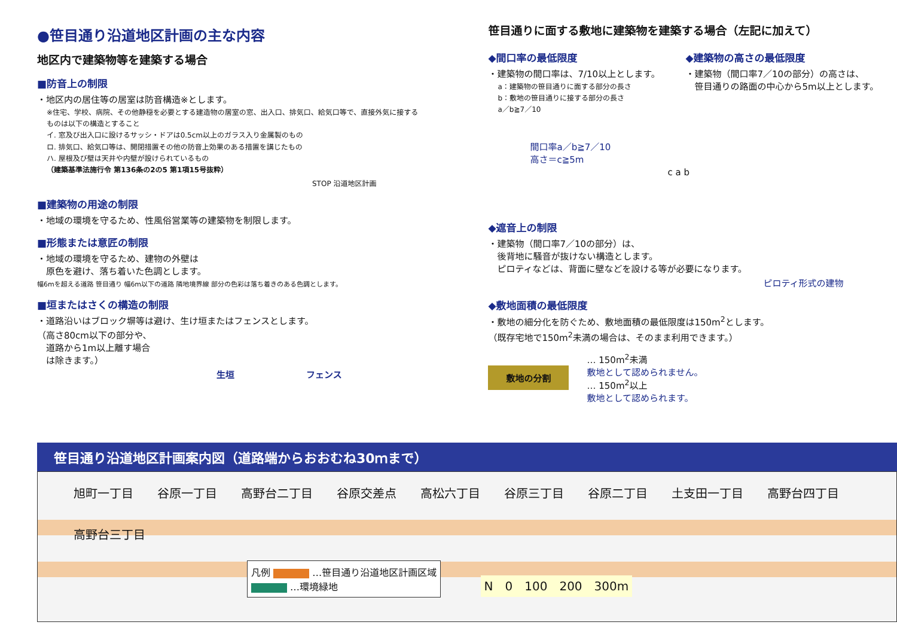●笹目通り沿道地区計画の主な内容
地区内で建築物等を建築する場合
■防音上の制限
・地区内の居住等の居室は防音構造※とします。
※住宅、学校、病院、その他静穏を必要とする建造物の居室の窓、出入口、排気口、給気口等で、直接外気に接するものは以下の構造とすること
イ. 窓及び出入口に設けるサッシ・ドアは0.5cm以上のガラス入り金属製のもの
ロ. 排気口、給気口等は、開閉措置その他の防音上効果のある措置を講じたもの
ハ. 屋根及び壁は天井や内壁が設けられているもの
（建築基準法施行令 第136条の2の5 第1項15号抜粋）
STOP 沿道地区計画
■建築物の用途の制限
・地域の環境を守るため、性風俗営業等の建築物を制限します。
■形態または意匠の制限
・地域の環境を守るため、建物の外壁は
　原色を避け、落ち着いた色調とします。
幅6mを超える道路 笹目通り 幅6m以下の道路 隣地境界線 部分の色彩は落ち着きのある色調とします。
■垣またはさくの構造の制限
・道路沿いはブロック塀等は避け、生け垣またはフェンスとします。
（高さ80cm以下の部分や、
　道路から1m以上離す場合
　は除きます。）
生垣　　　　　　　　フェンス
笹目通りに面する敷地に建築物を建築する場合（左記に加えて）
◆間口率の最低限度
・建築物の間口率は、7/10以上とします。
a：建築物の笹目通りに面する部分の長さ
b：敷地の笹目通りに接する部分の長さ
a／b≧7／10
◆建築物の高さの最低限度
・建築物（間口率7／10の部分）の高さは、
　笹目通りの路面の中心から5m以上とします。
間口率a／b≧7／10
高さ＝c≧5m
c a b
◆遮音上の制限
・建築物（間口率7／10の部分）は、
　後背地に騒音が抜けない構造とします。
　ピロティなどは、背面に壁などを設ける等が必要になります。
ピロティ形式の建物
◆敷地面積の最低限度
・敷地の細分化を防ぐため、敷地面積の最低限度は150m<sup>2</sup>とします。
（既存宅地で150m<sup>2</sup>未満の場合は、そのまま利用できます。）
敷地の分割
… 150m<sup>2</sup>未満
敷地として認められません。
… 150m<sup>2</sup>以上
敷地として認められます。
笹目通り沿道地区計画案内図（道路端からおおむね30ｍまで）
旭町一丁目 谷原一丁目 高野台二丁目 谷原交差点 高松六丁目 谷原三丁目 谷原二丁目 土支田一丁目 高野台四丁目 高野台三丁目
凡例 …笹目通り沿道地区計画区域
…環境緑地
N　0　100　200　300m